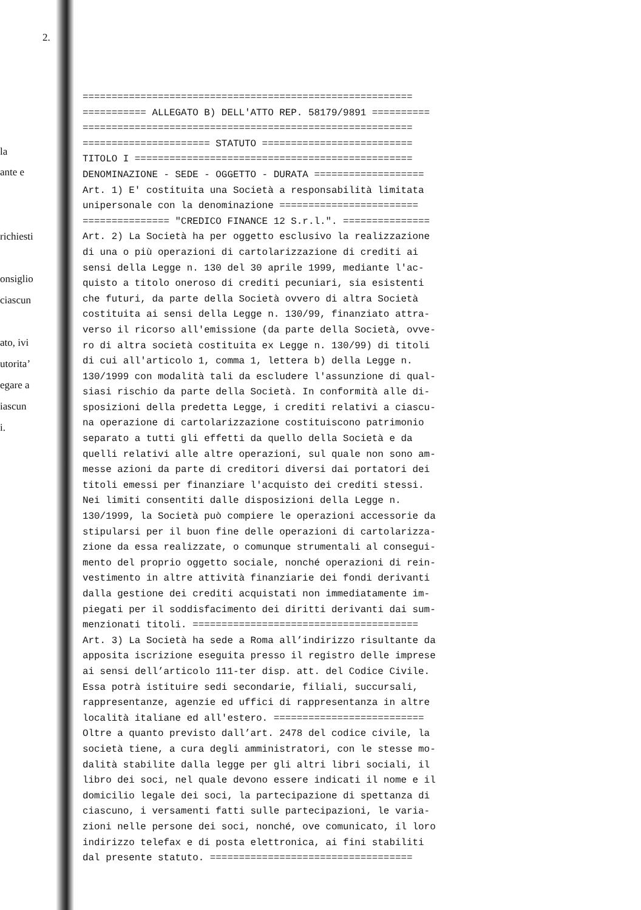2.
la
ante e
richiesti
onsiglio
ciascun
ato, ivi
utorita’
egare a
iascun
i.
========================================================= =========== ALLEGATO B) DELL'ATTO REP. 58179/9891 ========== ========================================================= ====================== STATUTO ========================== TITOLO I ================================================ DENOMINAZIONE - SEDE - OGGETTO - DURATA =================== Art. 1) E' costituita una Società a responsabilità limitata unipersonale con la denominazione ======================== =============== "CREDICO FINANCE 12 S.r.l.". =============== Art. 2) La Società ha per oggetto esclusivo la realizzazione di una o più operazioni di cartolarizzazione di crediti ai sensi della Legge n. 130 del 30 aprile 1999, mediante l'ac- quisto a titolo oneroso di crediti pecuniari, sia esistenti che futuri, da parte della Società ovvero di altra Società costituita ai sensi della Legge n. 130/99, finanziato attra- verso il ricorso all'emissione (da parte della Società, ovve- ro di altra società costituita ex Legge n. 130/99) di titoli di cui all'articolo 1, comma 1, lettera b) della Legge n. 130/1999 con modalità tali da escludere l'assunzione di qual- siasi rischio da parte della Società. In conformità alle di- sposizioni della predetta Legge, i crediti relativi a ciascu- na operazione di cartolarizzazione costituiscono patrimonio separato a tutti gli effetti da quello della Società e da quelli relativi alle altre operazioni, sul quale non sono am- messe azioni da parte di creditori diversi dai portatori dei titoli emessi per finanziare l'acquisto dei crediti stessi. Nei limiti consentiti dalle disposizioni della Legge n. 130/1999, la Società può compiere le operazioni accessorie da stipularsi per il buon fine delle operazioni di cartolarizza- zione da essa realizzate, o comunque strumentali al consegui- mento del proprio oggetto sociale, nonché operazioni di rein- vestimento in altre attività finanziarie dei fondi derivanti dalla gestione dei crediti acquistati non immediatamente im- piegati per il soddisfacimento dei diritti derivanti dai sum- menzionati titoli. ======================================= Art. 3) La Società ha sede a Roma all’indirizzo risultante da apposita iscrizione eseguita presso il registro delle imprese ai sensi dell’articolo 111-ter disp. att. del Codice Civile. Essa potrà istituire sedi secondarie, filiali, succursali, rappresentanze, agenzie ed uffici di rappresentanza in altre località italiane ed all'estero. ========================== Oltre a quanto previsto dall’art. 2478 del codice civile, la società tiene, a cura degli amministratori, con le stesse mo- dalità stabilite dalla legge per gli altri libri sociali, il libro dei soci, nel quale devono essere indicati il nome e il domicilio legale dei soci, la partecipazione di spettanza di ciascuno, i versamenti fatti sulle partecipazioni, le varia- zioni nelle persone dei soci, nonché, ove comunicato, il loro indirizzo telefax e di posta elettronica, ai fini stabiliti dal presente statuto. ===================================